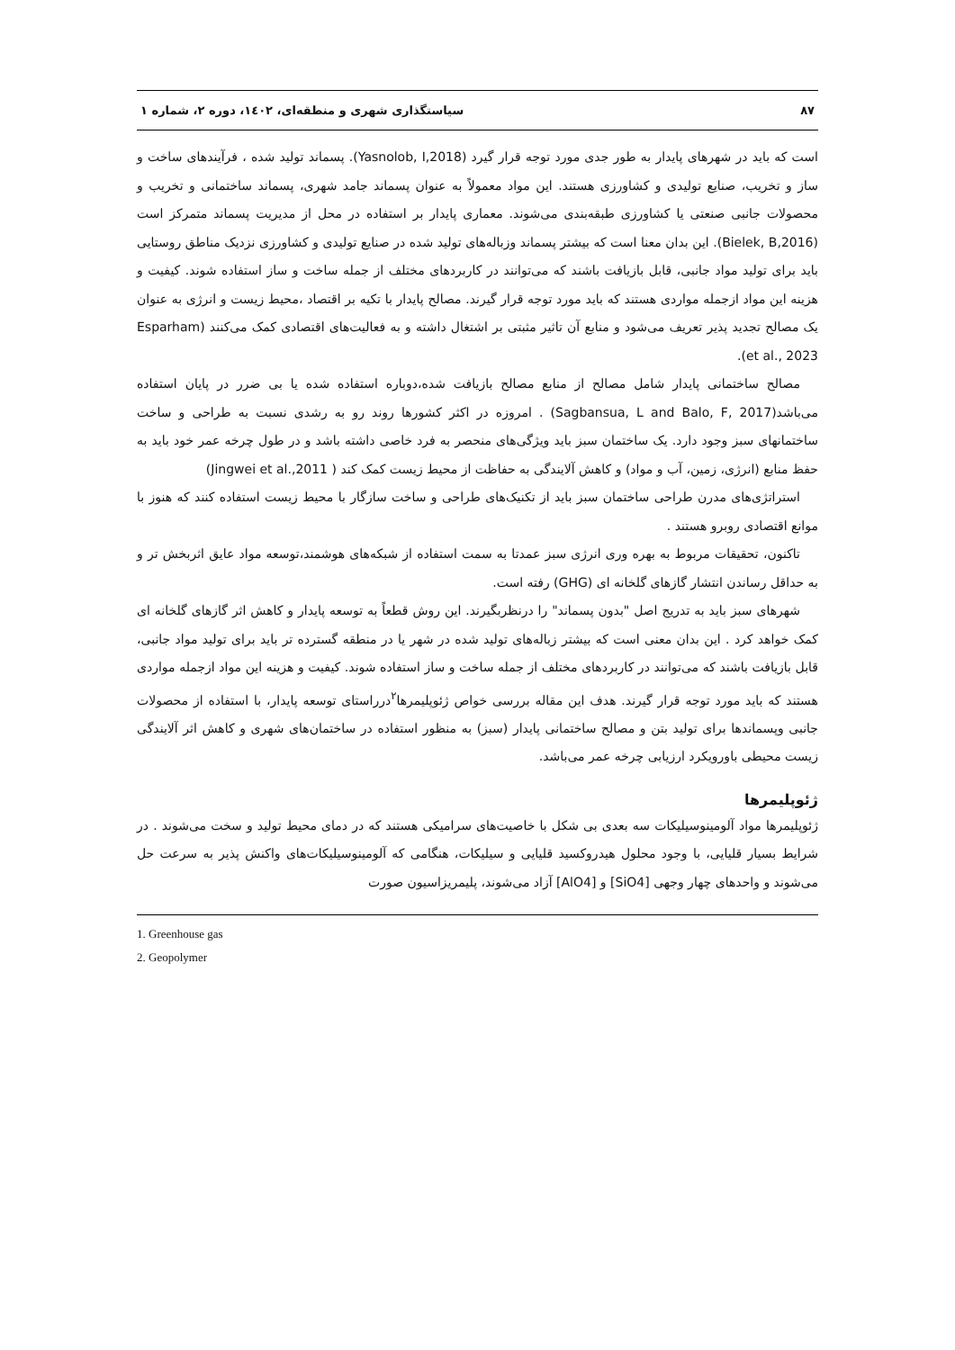۸۷ سیاستگذاری شهری و منطقه‌ای، ۱٤۰۲، دوره ۲، شماره ۱
است که باید در شهرهای پایدار به طور جدی مورد توجه قرار گیرد (Yasnolob, I,2018). پسماند تولید شده ، فرآیندهای ساخت و ساز و تخریب، صنایع تولیدی و کشاورزی هستند. این مواد معمولاً به عنوان پسماند جامد شهری، پسماند ساختمانی و تخریب و محصولات جانبی صنعتی یا کشاورزی طبقه‌بندی می‌شوند. معماری پایدار بر استفاده در محل از مدیریت پسماند متمرکز است (Bielek, B,2016). این بدان معنا است که بیشتر پسماند وزباله‌های تولید شده در صنایع تولیدی و کشاورزی نزدیک مناطق روستایی باید برای تولید مواد جانبی، قابل بازیافت باشند که می‌توانند در کاربردهای مختلف از جمله ساخت و ساز استفاده شوند. کیفیت و هزینه این مواد ازجمله مواردی هستند که باید مورد توجه قرار گیرند. مصالح پایدار با تکیه بر اقتصاد ،محیط زیست و انرژی به عنوان یک مصالح تجدید پذیر تعریف می‌شود و منابع آن تاثیر مثبتی بر اشتغال داشته و به فعالیت‌های اقتصادی کمک می‌کنند (Esparham et al., 2023).
مصالح ساختمانی پایدار شامل مصالح از منابع مصالح بازیافت شده،دوباره استفاده شده یا بی ضرر در پایان استفاده می‌باشد(Sagbansua, L and Balo, F, 2017) . امروزه در اکثر کشورها روند رو به رشدی نسبت به طراحی و ساخت ساختمانهای سبز وجود دارد. یک ساختمان سبز باید ویژگی‌های منحصر به فرد خاصی داشته باشد و در طول چرخه عمر خود باید به حفظ منابع (انرژی، زمین، آب و مواد) و کاهش آلایندگی به حفاظت از محیط زیست کمک کند ( Jingwei et al.,2011)
استراتژی‌های مدرن طراحی ساختمان سبز باید از تکنیک‌های طراحی و ساخت سازگار با محیط زیست استفاده کنند که هنوز با موانع اقتصادی روبرو هستند .
تاکنون، تحقیقات مربوط به بهره وری انرژی سبز عمدتا به سمت استفاده از شبکه‌های هوشمند،توسعه مواد عایق اثربخش تر و به حداقل رساندن انتشار گازهای گلخانه ای (GHG) رفته است.
شهرهای سبز باید به تدریج اصل "بدون پسماند" را درنظربگیرند. این روش قطعاً به توسعه پایدار و کاهش اثر گازهای گلخانه ای کمک خواهد کرد . این بدان معنی است که بیشتر زباله‌های تولید شده در شهر یا در منطقه گسترده تر باید برای تولید مواد جانبی، قابل بازیافت باشند که می‌توانند در کاربردهای مختلف از جمله ساخت و ساز استفاده شوند. کیفیت و هزینه این مواد ازجمله مواردی هستند که باید مورد توجه قرار گیرند. هدف این مقاله بررسی خواص ژئوپلیمرها<sup>۲</sup>درراستای توسعه پایدار، با استفاده از محصولات جانبی وپسماندها برای تولید بتن و مصالح ساختمانی پایدار (سبز) به منظور استفاده در ساختمان‌های شهری و کاهش اثر آلایندگی زیست محیطی باورویکرد ارزیابی چرخه عمر می‌باشد.
ژئوپلیمرها
ژئوپلیمرها مواد آلومینوسیلیکات سه بعدی بی شکل با خاصیت‌های سرامیکی هستند که در دمای محیط تولید و سخت می‌شوند . در شرایط بسیار قلیایی، با وجود محلول هیدروکسید قلیایی و سیلیکات، هنگامی که آلومینوسیلیکات‌های واکنش پذیر به سرعت حل می‌شوند و واحدهای چهار وجهی [SiO4] و [AlO4] آزاد می‌شوند، پلیمریزاسیون صورت
1. Greenhouse gas
2. Geopolymer